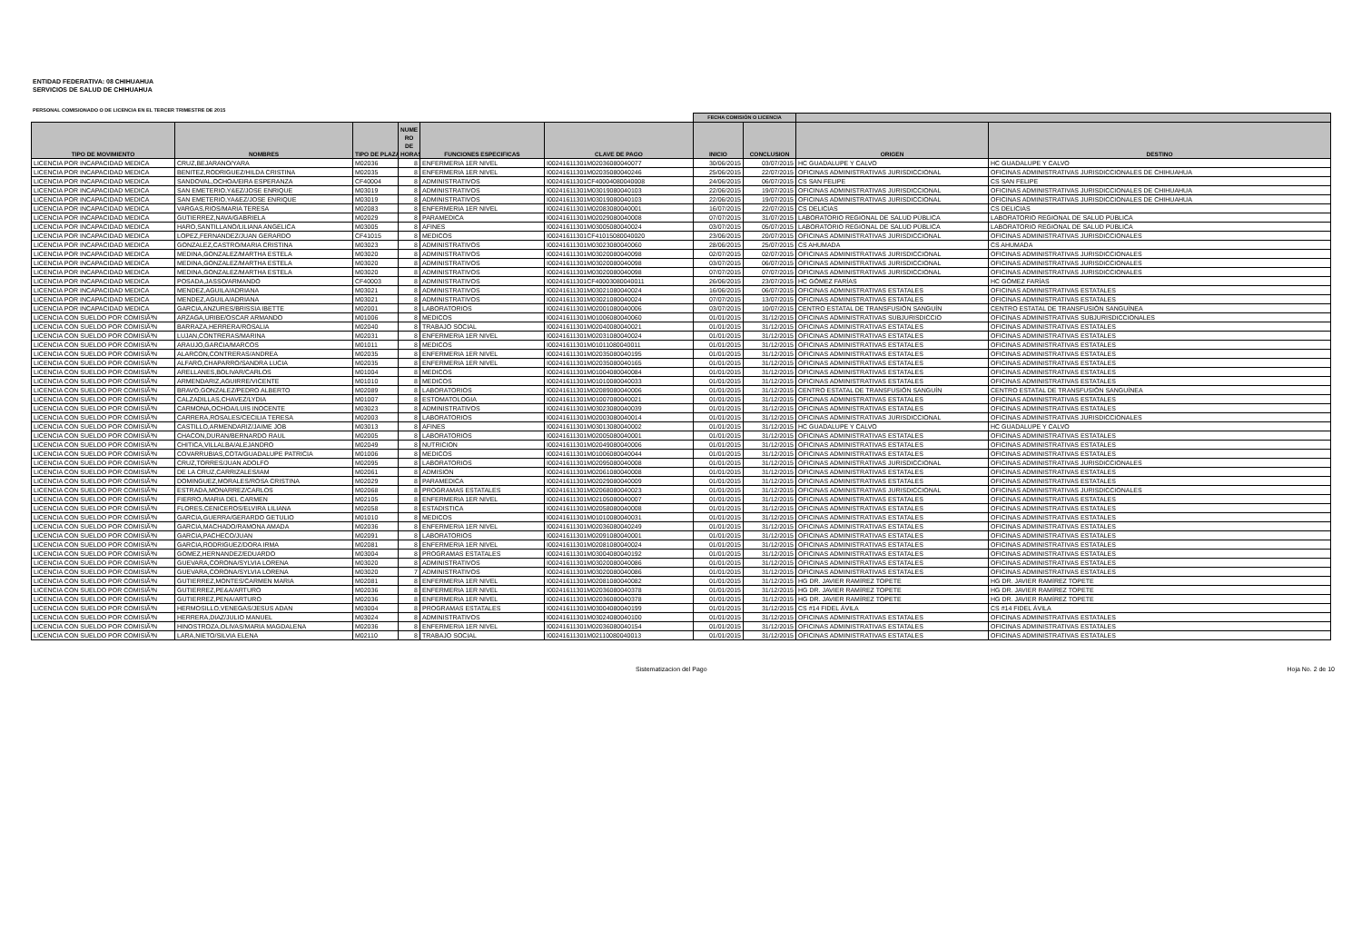ENTIDAD FEDERATIVA: 08 CHIHUAHUA
SERVICIOS DE SALUD DE CHIHUAHUA
PERSONAL COMISIONADO O DE LICENCIA EN EL TERCER TRIMESTRE DE 2015
| | | | | | | FECHA COMISIÓN O LICENCIA | | | |
| --- | --- | --- | --- | --- | --- | --- | --- | --- | --- |
| TIPO DE MOVIMIENTO | NOMBRES | TIPO DE PLAZA | NUME RO DE HORAS | FUNCIONES ESPECIFICAS | CLAVE DE PAGO | INICIO | CONCLUSION | ORIGEN | DESTINO |
| LICENCIA POR INCAPACIDAD MEDICA | CRUZ,BEJARANO/YARA | M02036 | 8 | ENFERMERIA 1ER NIVEL | I00241611301M02036080040077 | 30/06/2015 | 03/07/2015 | HC GUADALUPE Y CALVO | HC GUADALUPE Y CALVO |
| LICENCIA POR INCAPACIDAD MEDICA | BENITEZ,RODRIGUEZ/HILDA CRISTINA | M02035 | 8 | ENFERMERIA 1ER NIVEL | I00241611301M02035080040246 | 25/06/2015 | 22/07/2015 | OFICINAS ADMINISTRATIVAS JURISDICCIONAL | OFICINAS ADMINISTRATIVAS JURISDICCIONALES DE CHIHUAHUA |
| LICENCIA POR INCAPACIDAD MEDICA | SANDOVAL,OCHOA/EIRA ESPERANZA | CF40004 | 8 | ADMINISTRATIVOS | I00241611301CF40004080040008 | 24/06/2015 | 06/07/2015 | CS SAN FELIPE | CS SAN FELIPE |
| LICENCIA POR INCAPACIDAD MEDICA | SAN EMETERIO,Y&EZ/JOSE ENRIQUE | M03019 | 8 | ADMINISTRATIVOS | I00241611301M03019080040103 | 22/06/2015 | 19/07/2015 | OFICINAS ADMINISTRATIVAS JURISDICCIONAL | OFICINAS ADMINISTRATIVAS JURISDICCIONALES DE CHIHUAHUA |
| LICENCIA POR INCAPACIDAD MEDICA | SAN EMETERIO,YA&EZ/JOSE ENRIQUE | M03019 | 8 | ADMINISTRATIVOS | I00241611301M03019080040103 | 22/06/2015 | 19/07/2015 | OFICINAS ADMINISTRATIVAS JURISDICCIONAL | OFICINAS ADMINISTRATIVAS JURISDICCIONALES DE CHIHUAHUA |
| LICENCIA POR INCAPACIDAD MEDICA | VARGAS,RIOS/MARIA TERESA | M02083 | 8 | ENFERMERIA 1ER NIVEL | I00241611301M02083080040001 | 16/07/2015 | 22/07/2015 | CS DELICIAS | CS DELICIAS |
| LICENCIA POR INCAPACIDAD MEDICA | GUTIERREZ,NAVA/GABRIELA | M02029 | 8 | PARAMEDICA | I00241611301M02029080040008 | 07/07/2015 | 31/07/2015 | LABORATORIO REGIONAL DE SALUD PÚBLICA | LABORATORIO REGIONAL DE SALUD PÚBLICA |
| LICENCIA POR INCAPACIDAD MEDICA | HARO,SANTILLANO/LILIANA ANGELICA | M03005 | 8 | AFINES | I00241611301M03005080040024 | 03/07/2015 | 05/07/2015 | LABORATORIO REGIONAL DE SALUD PÚBLICA | LABORATORIO REGIONAL DE SALUD PÚBLICA |
| LICENCIA POR INCAPACIDAD MEDICA | LOPEZ,FERNANDEZ/JUAN GERARDO | CF41015 | 8 | MEDICOS | I00241611301CF41015080040020 | 23/06/2015 | 20/07/2015 | OFICINAS ADMINISTRATIVAS JURISDICCIONAL | OFICINAS ADMINISTRATIVAS JURISDICCIONALES |
| LICENCIA POR INCAPACIDAD MEDICA | GONZALEZ,CASTRO/MARIA CRISTINA | M03023 | 8 | ADMINISTRATIVOS | I00241611301M03023080040060 | 28/06/2015 | 25/07/2015 | CS AHUMADA | CS AHUMADA |
| LICENCIA POR INCAPACIDAD MEDICA | MEDINA,GONZALEZ/MARTHA ESTELA | M03020 | 8 | ADMINISTRATIVOS | I00241611301M03020080040098 | 02/07/2015 | 02/07/2015 | OFICINAS ADMINISTRATIVAS JURISDICCIONAL | OFICINAS ADMINISTRATIVAS JURISDICCIONALES |
| LICENCIA POR INCAPACIDAD MEDICA | MEDINA,GONZALEZ/MARTHA ESTELA | M03020 | 8 | ADMINISTRATIVOS | I00241611301M03020080040098 | 03/07/2015 | 06/07/2015 | OFICINAS ADMINISTRATIVAS JURISDICCIONAL | OFICINAS ADMINISTRATIVAS JURISDICCIONALES |
| LICENCIA POR INCAPACIDAD MEDICA | MEDINA,GONZALEZ/MARTHA ESTELA | M03020 | 8 | ADMINISTRATIVOS | I00241611301M03020080040098 | 07/07/2015 | 07/07/2015 | OFICINAS ADMINISTRATIVAS JURISDICCIONAL | OFICINAS ADMINISTRATIVAS JURISDICCIONALES |
| LICENCIA POR INCAPACIDAD MEDICA | POSADA,JASSO/ARMANDO | CF40003 | 8 | ADMINISTRATIVOS | I00241611301CF40003080040011 | 26/06/2015 | 23/07/2015 | HC GÓMEZ FARÍAS | HC GÓMEZ FARÍAS |
| LICENCIA POR INCAPACIDAD MEDICA | MENDEZ,AGUILA/ADRIANA | M03021 | 8 | ADMINISTRATIVOS | I00241611301M03021080040024 | 16/06/2015 | 06/07/2015 | OFICINAS ADMINISTRATIVAS ESTATALES | OFICINAS ADMINISTRATIVAS ESTATALES |
| LICENCIA POR INCAPACIDAD MEDICA | MENDEZ,AGUILA/ADRIANA | M03021 | 8 | ADMINISTRATIVOS | I00241611301M03021080040024 | 07/07/2015 | 13/07/2015 | OFICINAS ADMINISTRATIVAS ESTATALES | OFICINAS ADMINISTRATIVAS ESTATALES |
| LICENCIA POR INCAPACIDAD MEDICA | GARCIA,ANZURES/BRISSIA IBETTE | M02001 | 8 | LABORATORIOS | I00241611301M02001080040006 | 03/07/2015 | 10/07/2015 | CENTRO ESTATAL DE TRANSFUSIÓN SANGUÍN | CENTRO ESTATAL DE TRANSFUSIÓN SANGUÍNEA |
| LICENCIA CON SUELDO POR COMISIÃ³N | ARZAGA,URIBE/OSCAR ARMANDO | M01006 | 8 | MEDICOS | I00241611301M01006080040060 | 01/01/2015 | 31/12/2015 | OFICINAS ADMINISTRATIVAS SUBJURISDICCIO | OFICINAS ADMINISTRATIVAS SUBJURISDICCIONALES |
| LICENCIA CON SUELDO POR COMISIÃ³N | BARRAZA,HERRERA/ROSALIA | M02040 | 8 | TRABAJO SOCIAL | I00241611301M02040080040021 | 01/01/2015 | 31/12/2015 | OFICINAS ADMINISTRATIVAS ESTATALES | OFICINAS ADMINISTRATIVAS ESTATALES |
| LICENCIA CON SUELDO POR COMISIÃ³N | LUJAN,CONTRERAS/MARINA | M02031 | 8 | ENFERMERIA 1ER NIVEL | I00241611301M02031080040024 | 01/01/2015 | 31/12/2015 | OFICINAS ADMINISTRATIVAS ESTATALES | OFICINAS ADMINISTRATIVAS ESTATALES |
| LICENCIA CON SUELDO POR COMISIÃ³N | ARAUJO,GARCIA/MARCOS | M01011 | 8 | MEDICOS | I00241611301M01011080040011 | 01/01/2015 | 31/12/2015 | OFICINAS ADMINISTRATIVAS ESTATALES | OFICINAS ADMINISTRATIVAS ESTATALES |
| LICENCIA CON SUELDO POR COMISIÃ³N | ALARCON,CONTRERAS/ANDREA | M02035 | 8 | ENFERMERIA 1ER NIVEL | I00241611301M02035080040195 | 01/01/2015 | 31/12/2015 | OFICINAS ADMINISTRATIVAS ESTATALES | OFICINAS ADMINISTRATIVAS ESTATALES |
| LICENCIA CON SUELDO POR COMISIÃ³N | ALFARO,CHAPARRO/SANDRA LUCIA | M02035 | 8 | ENFERMERIA 1ER NIVEL | I00241611301M02035080040165 | 01/01/2015 | 31/12/2015 | OFICINAS ADMINISTRATIVAS ESTATALES | OFICINAS ADMINISTRATIVAS ESTATALES |
| LICENCIA CON SUELDO POR COMISIÃ³N | ARELLANES,BOLIVAR/CARLOS | M01004 | 8 | MEDICOS | I00241611301M01004080040084 | 01/01/2015 | 31/12/2015 | OFICINAS ADMINISTRATIVAS ESTATALES | OFICINAS ADMINISTRATIVAS ESTATALES |
| LICENCIA CON SUELDO POR COMISIÃ³N | ARMENDARIZ,AGUIRRE/VICENTE | M01010 | 8 | MEDICOS | I00241611301M01010080040033 | 01/01/2015 | 31/12/2015 | OFICINAS ADMINISTRATIVAS ESTATALES | OFICINAS ADMINISTRATIVAS ESTATALES |
| LICENCIA CON SUELDO POR COMISIÃ³N | BRAVO,GONZALEZ/PEDRO ALBERTO | M02089 | 8 | LABORATORIOS | I00241611301M02089080040006 | 01/01/2015 | 31/12/2015 | CENTRO ESTATAL DE TRANSFUSIÓN SANGUÍN | CENTRO ESTATAL DE TRANSFUSIÓN SANGUÍNEA |
| LICENCIA CON SUELDO POR COMISIÃ³N | CALZADILLAS,CHAVEZ/LYDIA | M01007 | 8 | ESTOMATOLOGIA | I00241611301M01007080040021 | 01/01/2015 | 31/12/2015 | OFICINAS ADMINISTRATIVAS ESTATALES | OFICINAS ADMINISTRATIVAS ESTATALES |
| LICENCIA CON SUELDO POR COMISIÃ³N | CARMONA,OCHOA/LUIS INOCENTE | M03023 | 8 | ADMINISTRATIVOS | I00241611301M03023080040039 | 01/01/2015 | 31/12/2015 | OFICINAS ADMINISTRATIVAS ESTATALES | OFICINAS ADMINISTRATIVAS ESTATALES |
| LICENCIA CON SUELDO POR COMISIÃ³N | CARRERA,ROSALES/CECILIA TERESA | M02003 | 8 | LABORATORIOS | I00241611301M02003080040014 | 01/01/2015 | 31/12/2015 | OFICINAS ADMINISTRATIVAS JURISDICCIONAL | OFICINAS ADMINISTRATIVAS JURISDICCIONALES |
| LICENCIA CON SUELDO POR COMISIÃ³N | CASTILLO,ARMENDARIZ/JAIME JOB | M03013 | 8 | AFINES | I00241611301M03013080040002 | 01/01/2015 | 31/12/2015 | HC GUADALUPE Y CALVO | HC GUADALUPE Y CALVO |
| LICENCIA CON SUELDO POR COMISIÃ³N | CHACON,DURAN/BERNARDO RAUL | M02005 | 8 | LABORATORIOS | I00241611301M02005080040001 | 01/01/2015 | 31/12/2015 | OFICINAS ADMINISTRATIVAS ESTATALES | OFICINAS ADMINISTRATIVAS ESTATALES |
| LICENCIA CON SUELDO POR COMISIÃ³N | CHITICA,VILLALBA/ALEJANDRO | M02049 | 8 | NUTRICION | I00241611301M02049080040006 | 01/01/2015 | 31/12/2015 | OFICINAS ADMINISTRATIVAS ESTATALES | OFICINAS ADMINISTRATIVAS ESTATALES |
| LICENCIA CON SUELDO POR COMISIÃ³N | COVARRUBIAS,COTA/GUADALUPE PATRICIA | M01006 | 8 | MEDICOS | I00241611301M01006080040044 | 01/01/2015 | 31/12/2015 | OFICINAS ADMINISTRATIVAS ESTATALES | OFICINAS ADMINISTRATIVAS ESTATALES |
| LICENCIA CON SUELDO POR COMISIÃ³N | CRUZ,TORRES/JUAN ADOLFO | M02095 | 8 | LABORATORIOS | I00241611301M02095080040008 | 01/01/2015 | 31/12/2015 | OFICINAS ADMINISTRATIVAS JURISDICCIONAL | OFICINAS ADMINISTRATIVAS JURISDICCIONALES |
| LICENCIA CON SUELDO POR COMISIÃ³N | DE LA CRUZ,CARRIZALES/IAM | M02061 | 8 | ADMISION | I00241611301M02061080040008 | 01/01/2015 | 31/12/2015 | OFICINAS ADMINISTRATIVAS ESTATALES | OFICINAS ADMINISTRATIVAS ESTATALES |
| LICENCIA CON SUELDO POR COMISIÃ³N | DOMINGUEZ,MORALES/ROSA CRISTINA | M02029 | 8 | PARAMEDICA | I00241611301M02029080040009 | 01/01/2015 | 31/12/2015 | OFICINAS ADMINISTRATIVAS ESTATALES | OFICINAS ADMINISTRATIVAS ESTATALES |
| LICENCIA CON SUELDO POR COMISIÃ³N | ESTRADA,MONARREZ/CARLOS | M02068 | 8 | PROGRAMAS ESTATALES | I00241611301M02068080040023 | 01/01/2015 | 31/12/2015 | OFICINAS ADMINISTRATIVAS JURISDICCIONAL | OFICINAS ADMINISTRATIVAS JURISDICCIONALES |
| LICENCIA CON SUELDO POR COMISIÃ³N | FIERRO,/MARIA DEL CARMEN | M02105 | 8 | ENFERMERIA 1ER NIVEL | I00241611301M02105080040007 | 01/01/2015 | 31/12/2015 | OFICINAS ADMINISTRATIVAS ESTATALES | OFICINAS ADMINISTRATIVAS ESTATALES |
| LICENCIA CON SUELDO POR COMISIÃ³N | FLORES,CENICEROS/ELVIRA LILIANA | M02058 | 8 | ESTADISTICA | I00241611301M02058080040008 | 01/01/2015 | 31/12/2015 | OFICINAS ADMINISTRATIVAS ESTATALES | OFICINAS ADMINISTRATIVAS ESTATALES |
| LICENCIA CON SUELDO POR COMISIÃ³N | GARCIA,GUERRA/GERARDO GETULIO | M01010 | 8 | MEDICOS | I00241611301M01010080040031 | 01/01/2015 | 31/12/2015 | OFICINAS ADMINISTRATIVAS ESTATALES | OFICINAS ADMINISTRATIVAS ESTATALES |
| LICENCIA CON SUELDO POR COMISIÃ³N | GARCIA,MACHADO/RAMONA AMADA | M02036 | 8 | ENFERMERIA 1ER NIVEL | I00241611301M02036080040249 | 01/01/2015 | 31/12/2015 | OFICINAS ADMINISTRATIVAS ESTATALES | OFICINAS ADMINISTRATIVAS ESTATALES |
| LICENCIA CON SUELDO POR COMISIÃ³N | GARCIA,PACHECO/JUAN | M02091 | 8 | LABORATORIOS | I00241611301M02091080040001 | 01/01/2015 | 31/12/2015 | OFICINAS ADMINISTRATIVAS ESTATALES | OFICINAS ADMINISTRATIVAS ESTATALES |
| LICENCIA CON SUELDO POR COMISIÃ³N | GARCIA,RODRIGUEZ/DORA IRMA | M02081 | 8 | ENFERMERIA 1ER NIVEL | I00241611301M02081080040024 | 01/01/2015 | 31/12/2015 | OFICINAS ADMINISTRATIVAS ESTATALES | OFICINAS ADMINISTRATIVAS ESTATALES |
| LICENCIA CON SUELDO POR COMISIÃ³N | GOMEZ,HERNANDEZ/EDUARDO | M03004 | 8 | PROGRAMAS ESTATALES | I00241611301M03004080040192 | 01/01/2015 | 31/12/2015 | OFICINAS ADMINISTRATIVAS ESTATALES | OFICINAS ADMINISTRATIVAS ESTATALES |
| LICENCIA CON SUELDO POR COMISIÃ³N | GUEVARA,CORONA/SYLVIA LORENA | M03020 | 8 | ADMINISTRATIVOS | I00241611301M03020080040086 | 01/01/2015 | 31/12/2015 | OFICINAS ADMINISTRATIVAS ESTATALES | OFICINAS ADMINISTRATIVAS ESTATALES |
| LICENCIA CON SUELDO POR COMISIÃ³N | GUEVARA,CORONA/SYLVIA LORENA | M03020 | 7 | ADMINISTRATIVOS | I00241611301M03020080040086 | 01/01/2015 | 31/12/2015 | OFICINAS ADMINISTRATIVAS ESTATALES | OFICINAS ADMINISTRATIVAS ESTATALES |
| LICENCIA CON SUELDO POR COMISIÃ³N | GUTIERREZ,MONTES/CARMEN MARIA | M02081 | 8 | ENFERMERIA 1ER NIVEL | I00241611301M02081080040082 | 01/01/2015 | 31/12/2015 | HG DR. JAVIER RAMÍREZ TOPETE | HG DR. JAVIER RAMÍREZ TOPETE |
| LICENCIA CON SUELDO POR COMISIÃ³N | GUTIERREZ,PE&A/ARTURO | M02036 | 8 | ENFERMERIA 1ER NIVEL | I00241611301M02036080040378 | 01/01/2015 | 31/12/2015 | HG DR. JAVIER RAMÍREZ TOPETE | HG DR. JAVIER RAMÍREZ TOPETE |
| LICENCIA CON SUELDO POR COMISIÃ³N | GUTIERREZ,PENA/ARTURO | M02036 | 8 | ENFERMERIA 1ER NIVEL | I00241611301M02036080040378 | 01/01/2015 | 31/12/2015 | HG DR. JAVIER RAMÍREZ TOPETE | HG DR. JAVIER RAMÍREZ TOPETE |
| LICENCIA CON SUELDO POR COMISIÃ³N | HERMOSILLO,VENEGAS/JESUS ADAN | M03004 | 8 | PROGRAMAS ESTATALES | I00241611301M03004080040199 | 01/01/2015 | 31/12/2015 | CS #14 FIDEL ÁVILA | CS #14 FIDEL ÁVILA |
| LICENCIA CON SUELDO POR COMISIÃ³N | HERRERA,DIAZ/JULIO MANUEL | M03024 | 8 | ADMINISTRATIVOS | I00241611301M03024080040100 | 01/01/2015 | 31/12/2015 | OFICINAS ADMINISTRATIVAS ESTATALES | OFICINAS ADMINISTRATIVAS ESTATALES |
| LICENCIA CON SUELDO POR COMISIÃ³N | HINOSTROZA,OLIVAS/MARIA MAGDALENA | M02036 | 8 | ENFERMERIA 1ER NIVEL | I00241611301M02036080040154 | 01/01/2015 | 31/12/2015 | OFICINAS ADMINISTRATIVAS ESTATALES | OFICINAS ADMINISTRATIVAS ESTATALES |
| LICENCIA CON SUELDO POR COMISIÃ³N | LARA,NIETO/SILVIA ELENA | M02110 | 8 | TRABAJO SOCIAL | I00241611301M02110080040013 | 01/01/2015 | 31/12/2015 | OFICINAS ADMINISTRATIVAS ESTATALES | OFICINAS ADMINISTRATIVAS ESTATALES |
Sistematizacion del Pago Hoja No. 2 de 10